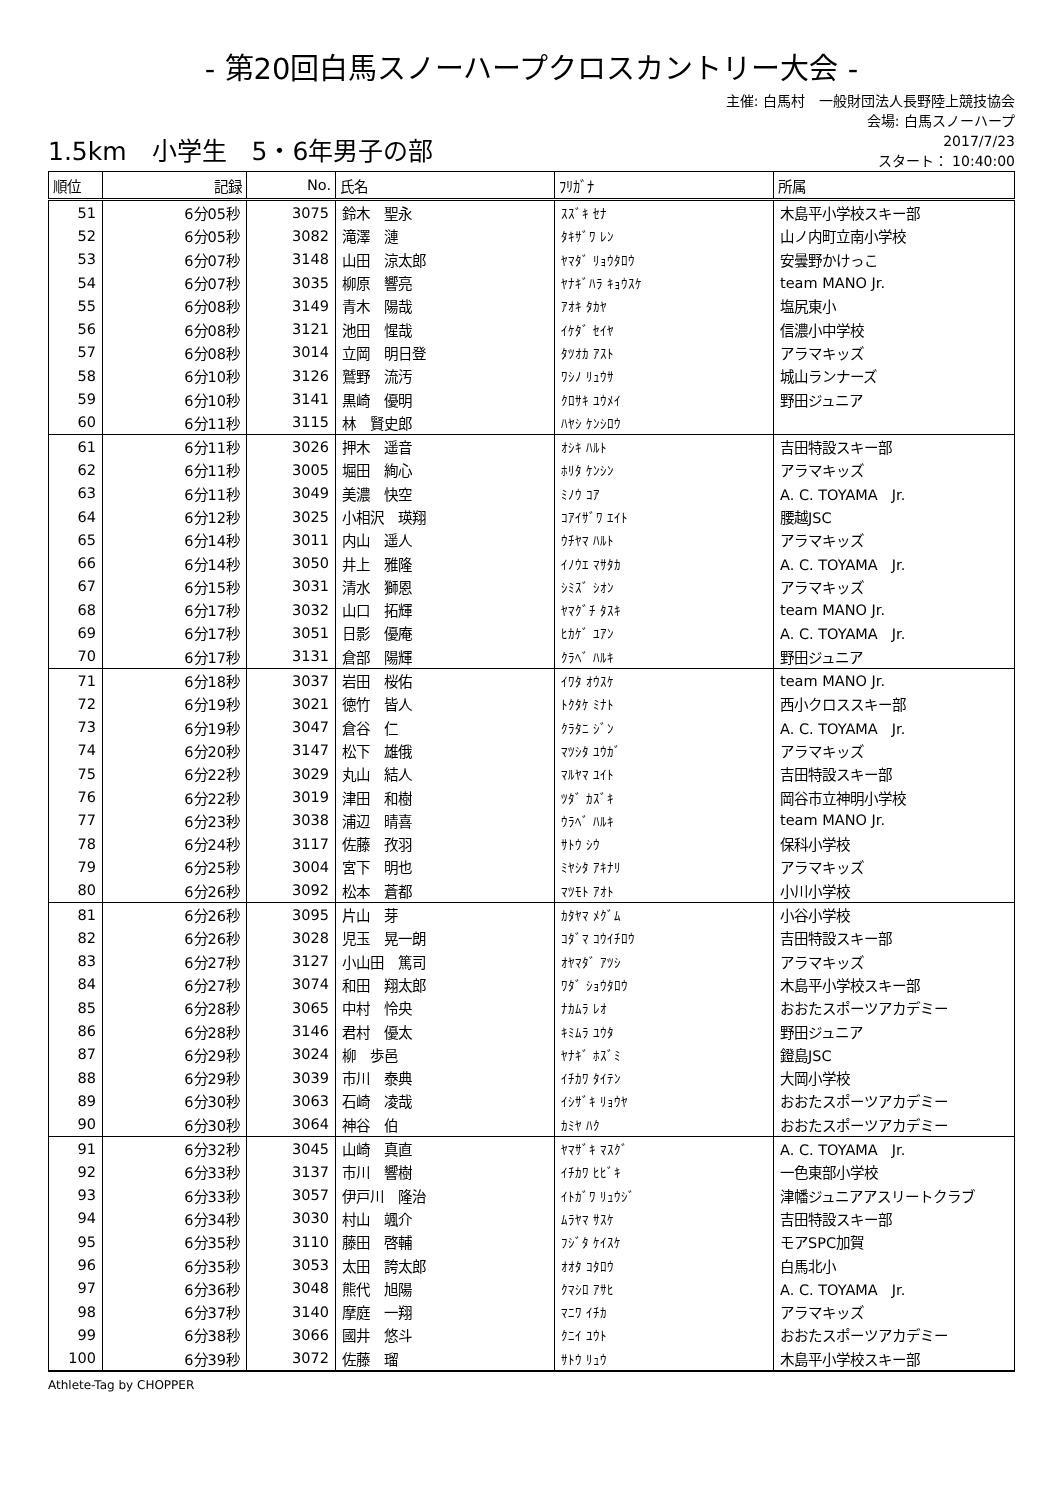- 第20回白馬スノーハープクロスカントリー大会 -
1.5km　小学生　5・6年男子の部
主催: 白馬村　一般財団法人長野陸上競技協会
会場: 白馬スノーハープ
2017/7/23
スタート： 10:40:00
| 順位 | 記録 | No. | 氏名 | ﾌﾘｶﾞﾅ | 所属 |
| --- | --- | --- | --- | --- | --- |
| 51 | 6分05秒 | 3075 | 鈴木 聖永 | ｽｽﾞｷ ｾﾅ | 木島平小学校スキー部 |
| 52 | 6分05秒 | 3082 | 滝澤 漣 | ﾀｷｻﾞﾜ ﾚﾝ | 山ノ内町立南小学校 |
| 53 | 6分07秒 | 3148 | 山田 涼太郎 | ﾔﾏﾀﾞ ﾘｮｳﾀﾛｳ | 安曇野かけっこ |
| 54 | 6分07秒 | 3035 | 柳原 響亮 | ﾔﾅｷﾞﾊﾗ ｷｮｳｽｹ | team MANO Jr. |
| 55 | 6分08秒 | 3149 | 青木 陽哉 | ｱｵｷ ﾀｶﾔ | 塩尻東小 |
| 56 | 6分08秒 | 3121 | 池田 惺哉 | ｲｹﾀﾞ ｾｲﾔ | 信濃小中学校 |
| 57 | 6分08秒 | 3014 | 立岡 明日登 | ﾀﾂｵｶ ｱｽﾄ | アラマキッズ |
| 58 | 6分10秒 | 3126 | 鷲野 流汚 | ﾜｼﾉ ﾘｭｳｻ | 城山ランナーズ |
| 59 | 6分10秒 | 3141 | 黒崎 優明 | ｸﾛｻｷ ﾕｳﾒｲ | 野田ジュニア |
| 60 | 6分11秒 | 3115 | 林 賢史郎 | ﾊﾔｼ ｹﾝｼﾛｳ | |
| 61 | 6分11秒 | 3026 | 押木 遥音 | ｵｼｷ ﾊﾙﾄ | 吉田特設スキー部 |
| 62 | 6分11秒 | 3005 | 堀田 絢心 | ﾎﾘﾀ ｹﾝｼﾝ | アラマキッズ |
| 63 | 6分11秒 | 3049 | 美濃 快空 | ﾐﾉｳ ｺｱ | A. C. TOYAMA Jr. |
| 64 | 6分12秒 | 3025 | 小相沢 瑛翔 | ｺｱｲｻﾞﾜ ｴｲﾄ | 腰越JSC |
| 65 | 6分14秒 | 3011 | 内山 遥人 | ｳﾁﾔﾏ ﾊﾙﾄ | アラマキッズ |
| 66 | 6分14秒 | 3050 | 井上 雅隆 | ｲﾉｳｴ ﾏｻﾀｶ | A. C. TOYAMA Jr. |
| 67 | 6分15秒 | 3031 | 清水 獅恩 | ｼﾐｽﾞ ｼｵﾝ | アラマキッズ |
| 68 | 6分17秒 | 3032 | 山口 拓輝 | ﾔﾏｸﾞﾁ ﾀｽｷ | team MANO Jr. |
| 69 | 6分17秒 | 3051 | 日影 優庵 | ﾋｶｹﾞ ﾕｱﾝ | A. C. TOYAMA Jr. |
| 70 | 6分17秒 | 3131 | 倉部 陽輝 | ｸﾗﾍﾞ ﾊﾙｷ | 野田ジュニア |
| 71 | 6分18秒 | 3037 | 岩田 桜佑 | ｲﾜﾀ ｵｳｽｹ | team MANO Jr. |
| 72 | 6分19秒 | 3021 | 徳竹 皆人 | ﾄｸﾀｹ ﾐﾅﾄ | 西小クロススキー部 |
| 73 | 6分19秒 | 3047 | 倉谷 仁 | ｸﾗﾀﾆ ｼﾞﾝ | A. C. TOYAMA Jr. |
| 74 | 6分20秒 | 3147 | 松下 雄俄 | ﾏﾂｼﾀ ﾕｳｶﾞ | アラマキッズ |
| 75 | 6分22秒 | 3029 | 丸山 結人 | ﾏﾙﾔﾏ ﾕｲﾄ | 吉田特設スキー部 |
| 76 | 6分22秒 | 3019 | 津田 和樹 | ﾂﾀﾞ ｶｽﾞｷ | 岡谷市立神明小学校 |
| 77 | 6分23秒 | 3038 | 浦辺 晴喜 | ｳﾗﾍﾞ ﾊﾙｷ | team MANO Jr. |
| 78 | 6分24秒 | 3117 | 佐藤 孜羽 | ｻﾄｳ ｼｳ | 保科小学校 |
| 79 | 6分25秒 | 3004 | 宮下 明也 | ﾐﾔｼﾀ ｱｷﾅﾘ | アラマキッズ |
| 80 | 6分26秒 | 3092 | 松本 蒼都 | ﾏﾂﾓﾄ ｱｵﾄ | 小川小学校 |
| 81 | 6分26秒 | 3095 | 片山 芽 | ｶﾀﾔﾏ ﾒｸﾞﾑ | 小谷小学校 |
| 82 | 6分26秒 | 3028 | 児玉 晃一朗 | ｺﾀﾞﾏ ｺｳｲﾁﾛｳ | 吉田特設スキー部 |
| 83 | 6分27秒 | 3127 | 小山田 篤司 | ｵﾔﾏﾀﾞ ｱﾂｼ | アラマキッズ |
| 84 | 6分27秒 | 3074 | 和田 翔太郎 | ﾜﾀﾞ ｼｮｳﾀﾛｳ | 木島平小学校スキー部 |
| 85 | 6分28秒 | 3065 | 中村 怜央 | ﾅｶﾑﾗ ﾚｵ | おおたスポーツアカデミー |
| 86 | 6分28秒 | 3146 | 君村 優太 | ｷﾐﾑﾗ ﾕｳﾀ | 野田ジュニア |
| 87 | 6分29秒 | 3024 | 柳 歩邑 | ﾔﾅｷﾞ ﾎｽﾞﾐ | 鐙島JSC |
| 88 | 6分29秒 | 3039 | 市川 泰典 | ｲﾁｶﾜ ﾀｲﾃﾝ | 大岡小学校 |
| 89 | 6分30秒 | 3063 | 石崎 凌哉 | ｲｼｻﾞｷ ﾘｮｳﾔ | おおたスポーツアカデミー |
| 90 | 6分30秒 | 3064 | 神谷 伯 | ｶﾐﾔ ﾊｸ | おおたスポーツアカデミー |
| 91 | 6分32秒 | 3045 | 山崎 真直 | ﾔﾏｻﾞｷ ﾏｽｸﾞ | A. C. TOYAMA Jr. |
| 92 | 6分33秒 | 3137 | 市川 響樹 | ｲﾁｶﾜ ﾋﾋﾞｷ | 一色東部小学校 |
| 93 | 6分33秒 | 3057 | 伊戸川 隆治 | ｲﾄｶﾞﾜ ﾘｭｳｼﾞ | 津幡ジュニアアスリートクラブ |
| 94 | 6分34秒 | 3030 | 村山 颯介 | ﾑﾗﾔﾏ ｻｽｹ | 吉田特設スキー部 |
| 95 | 6分35秒 | 3110 | 藤田 啓輔 | ﾌｼﾞﾀ ｹｲｽｹ | モアSPC加賀 |
| 96 | 6分35秒 | 3053 | 太田 誇太郎 | ｵｵﾀ ｺﾀﾛｳ | 白馬北小 |
| 97 | 6分36秒 | 3048 | 熊代 旭陽 | ｸﾏｼﾛ ｱｻﾋ | A. C. TOYAMA Jr. |
| 98 | 6分37秒 | 3140 | 摩庭 一翔 | ﾏﾆﾜ ｲﾁｶ | アラマキッズ |
| 99 | 6分38秒 | 3066 | 國井 悠斗 | ｸﾆｲ ﾕｳﾄ | おおたスポーツアカデミー |
| 100 | 6分39秒 | 3072 | 佐藤 瑠 | ｻﾄｳ ﾘｭｳ | 木島平小学校スキー部 |
Athlete-Tag by CHOPPER